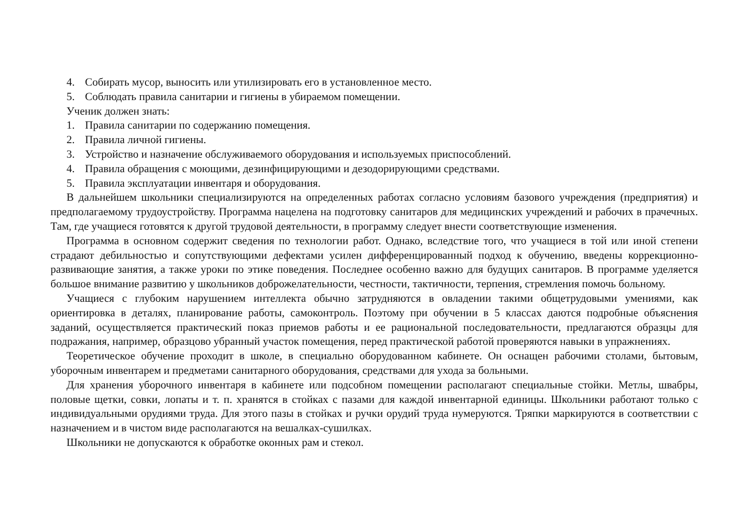4. Собирать мусор, выносить или утилизировать его в установленное место.
5. Соблюдать правила санитарии и гигиены в убираемом помещении.
Ученик должен знать:
1. Правила санитарии по содержанию помещения.
2. Правила личной гигиены.
3. Устройство и назначение обслуживаемого оборудования и используемых приспособлений.
4. Правила обращения с моющими, дезинфицирующими и дезодорирующими средствами.
5. Правила эксплуатации инвентаря и оборудования.
В дальнейшем школьники специализируются на определенных работах согласно условиям базового учреждения (предприятия) и предполагаемому трудоустройству. Программа нацелена на подготовку санитаров для медицинских учреждений и рабочих в прачечных. Там, где учащиеся готовятся к другой трудовой деятельности, в программу следует внести соответствующие изменения.
Программа в основном содержит сведения по технологии работ. Однако, вследствие того, что учащиеся в той или иной степени страдают дебильностью и сопутствующими дефектами усилен дифференцированный подход к обучению, введены коррекционно-развивающие занятия, а также уроки по этике поведения. Последнее особенно важно для будущих санитаров. В программе уделяется большое внимание развитию у школьников доброжелательности, честности, тактичности, терпения, стремления помочь больному.
Учащиеся с глубоким нарушением интеллекта обычно затрудняются в овладении такими общетрудовыми умениями, как ориентировка в деталях, планирование работы, самоконтроль. Поэтому при обучении в 5 классах даются подробные объяснения заданий, осуществляется практический показ приемов работы и ее рациональной последовательности, предлагаются образцы для подражания, например, образцово убранный участок помещения, перед практической работой проверяются навыки в упражнениях.
Теоретическое обучение проходит в школе, в специально оборудованном кабинете. Он оснащен рабочими столами, бытовым, уборочным инвентарем и предметами санитарного оборудования, средствами для ухода за больными.
Для хранения уборочного инвентаря в кабинете или подсобном помещении располагают специальные стойки. Метлы, швабры, половые щетки, совки, лопаты и т. п. хранятся в стойках с пазами для каждой инвентарной единицы. Школьники работают только с индивидуальными орудиями труда. Для этого пазы в стойках и ручки орудий труда нумеруются. Тряпки маркируются в соответствии с назначением и в чистом виде располагаются на вешалках-сушилках.
Школьники не допускаются к обработке оконных рам и стекол.